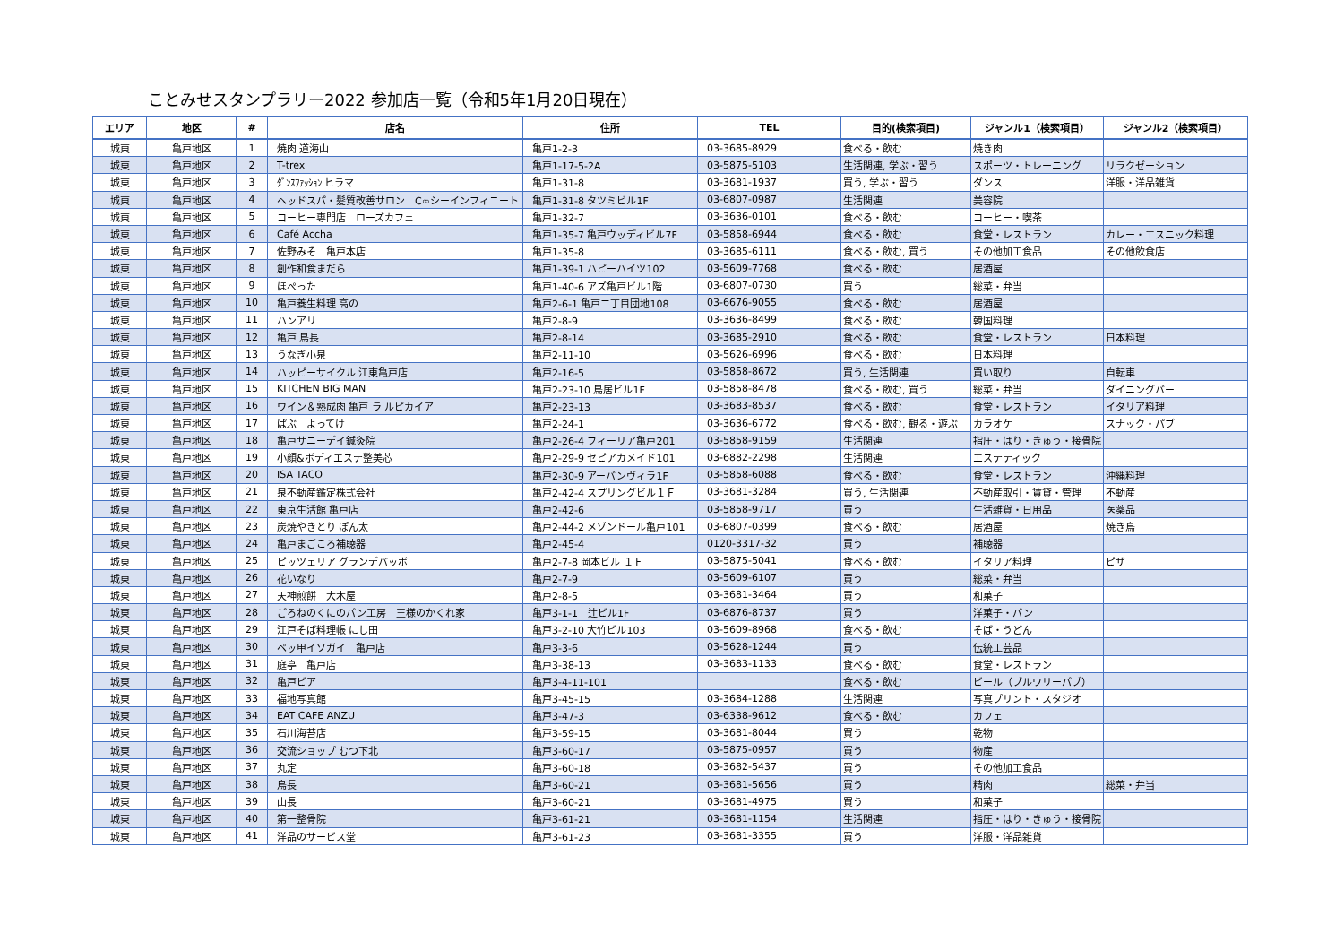ことみせスタンプラリー2022 参加店一覧（令和5年1月20日現在）
| エリア | 地区 | # | 店名 | 住所 | TEL | 目的(検索項目) | ジャンル1（検索項目） | ジャンル2（検索項目） |
| --- | --- | --- | --- | --- | --- | --- | --- | --- |
| 城東 | 亀戸地区 | 1 | 焼肉 道海山 | 亀戸1-2-3 | 03-3685-8929 | 食べる・飲む | 焼き肉 | |
| 城東 | 亀戸地区 | 2 | T-trex | 亀戸1-17-5-2A | 03-5875-5103 | 生活関連, 学ぶ・習う | スポーツ・トレーニング | リラクゼーション |
| 城東 | 亀戸地区 | 3 | ﾀﾞﾝｽﾌｧｯｼｮﾝ ヒラマ | 亀戸1-31-8 | 03-3681-1937 | 買う, 学ぶ・習う | ダンス | 洋服・洋品雑貨 |
| 城東 | 亀戸地区 | 4 | ヘッドスパ・髪質改善サロン C∞シーインフィニート | 亀戸1-31-8 タツミビル1F | 03-6807-0987 | 生活関連 | 美容院 | |
| 城東 | 亀戸地区 | 5 | コーヒー専門店 ローズカフェ | 亀戸1-32-7 | 03-3636-0101 | 食べる・飲む | コーヒー・喫茶 | |
| 城東 | 亀戸地区 | 6 | Café Accha | 亀戸1-35-7 亀戸ウッディビル7F | 03-5858-6944 | 食べる・飲む | 食堂・レストラン | カレー・エスニック料理 |
| 城東 | 亀戸地区 | 7 | 佐野みそ 亀戸本店 | 亀戸1-35-8 | 03-3685-6111 | 食べる・飲む, 買う | その他加工食品 | その他飲食店 |
| 城東 | 亀戸地区 | 8 | 創作和食まだら | 亀戸1-39-1 ハピーハイツ102 | 03-5609-7768 | 食べる・飲む | 居酒屋 | |
| 城東 | 亀戸地区 | 9 | ほぺった | 亀戸1-40-6 アズ亀戸ビル1階 | 03-6807-0730 | 買う | 総菜・弁当 | |
| 城東 | 亀戸地区 | 10 | 亀戸養生料理 高の | 亀戸2-6-1 亀戸二丁目団地108 | 03-6676-9055 | 食べる・飲む | 居酒屋 | |
| 城東 | 亀戸地区 | 11 | ハンアリ | 亀戸2-8-9 | 03-3636-8499 | 食べる・飲む | 韓国料理 | |
| 城東 | 亀戸地区 | 12 | 亀戸 鳥長 | 亀戸2-8-14 | 03-3685-2910 | 食べる・飲む | 食堂・レストラン | 日本料理 |
| 城東 | 亀戸地区 | 13 | うなぎ小泉 | 亀戸2-11-10 | 03-5626-6996 | 食べる・飲む | 日本料理 | |
| 城東 | 亀戸地区 | 14 | ハッピーサイクル 江東亀戸店 | 亀戸2-16-5 | 03-5858-8672 | 買う, 生活関連 | 買い取り | 自転車 |
| 城東 | 亀戸地区 | 15 | KITCHEN BIG MAN | 亀戸2-23-10 鳥居ビル1F | 03-5858-8478 | 食べる・飲む, 買う | 総菜・弁当 | ダイニングバー |
| 城東 | 亀戸地区 | 16 | ワイン＆熟成肉 亀戸 ラ ルピカイア | 亀戸2-23-13 | 03-3683-8537 | 食べる・飲む | 食堂・レストラン | イタリア料理 |
| 城東 | 亀戸地区 | 17 | ぱぶ よってけ | 亀戸2-24-1 | 03-3636-6772 | 食べる・飲む, 観る・遊ぶ | カラオケ | スナック・パブ |
| 城東 | 亀戸地区 | 18 | 亀戸サニーデイ鍼灸院 | 亀戸2-26-4 フィーリア亀戸201 | 03-5858-9159 | 生活関連 | 指圧・はり・きゅう・接骨院 | |
| 城東 | 亀戸地区 | 19 | 小顔&ボディエステ整美芯 | 亀戸2-29-9 セピアカメイド101 | 03-6882-2298 | 生活関連 | エステティック | |
| 城東 | 亀戸地区 | 20 | ISA TACO | 亀戸2-30-9 アーバンヴィラ1F | 03-5858-6088 | 食べる・飲む | 食堂・レストラン | 沖縄料理 |
| 城東 | 亀戸地区 | 21 | 泉不動産鑑定株式会社 | 亀戸2-42-4 スプリングビル１Ｆ | 03-3681-3284 | 買う, 生活関連 | 不動産取引・賃貸・管理 | 不動産 |
| 城東 | 亀戸地区 | 22 | 東京生活館 亀戸店 | 亀戸2-42-6 | 03-5858-9717 | 買う | 生活雑貨・日用品 | 医薬品 |
| 城東 | 亀戸地区 | 23 | 炭焼やきとり ぽん太 | 亀戸2-44-2 メゾンドール亀戸101 | 03-6807-0399 | 食べる・飲む | 居酒屋 | 焼き鳥 |
| 城東 | 亀戸地区 | 24 | 亀戸まごころ補聴器 | 亀戸2-45-4 | 0120-3317-32 | 買う | 補聴器 | |
| 城東 | 亀戸地区 | 25 | ピッツェリア グランデバッボ | 亀戸2-7-8 岡本ビル １Ｆ | 03-5875-5041 | 食べる・飲む | イタリア料理 | ピザ |
| 城東 | 亀戸地区 | 26 | 花いなり | 亀戸2-7-9 | 03-5609-6107 | 買う | 総菜・弁当 | |
| 城東 | 亀戸地区 | 27 | 天神煎餅 大木屋 | 亀戸2-8-5 | 03-3681-3464 | 買う | 和菓子 | |
| 城東 | 亀戸地区 | 28 | ごろねのくにのパン工房 王様のかくれ家 | 亀戸3-1-1 辻ビル1F | 03-6876-8737 | 買う | 洋菓子・パン | |
| 城東 | 亀戸地区 | 29 | 江戸そば料理帳 にし田 | 亀戸3-2-10 大竹ビル103 | 03-5609-8968 | 食べる・飲む | そば・うどん | |
| 城東 | 亀戸地区 | 30 | ベッ甲イソガイ 亀戸店 | 亀戸3-3-6 | 03-5628-1244 | 買う | 伝統工芸品 | |
| 城東 | 亀戸地区 | 31 | 庭亭 亀戸店 | 亀戸3-38-13 | 03-3683-1133 | 食べる・飲む | 食堂・レストラン | |
| 城東 | 亀戸地区 | 32 | 亀戸ビア | 亀戸3-4-11-101 | | 食べる・飲む | ビール（ブルワリーパブ） | |
| 城東 | 亀戸地区 | 33 | 福地写真館 | 亀戸3-45-15 | 03-3684-1288 | 生活関連 | 写真プリント・スタジオ | |
| 城東 | 亀戸地区 | 34 | EAT CAFE ANZU | 亀戸3-47-3 | 03-6338-9612 | 食べる・飲む | カフェ | |
| 城東 | 亀戸地区 | 35 | 石川海苔店 | 亀戸3-59-15 | 03-3681-8044 | 買う | 乾物 | |
| 城東 | 亀戸地区 | 36 | 交流ショップ むつ下北 | 亀戸3-60-17 | 03-5875-0957 | 買う | 物産 | |
| 城東 | 亀戸地区 | 37 | 丸定 | 亀戸3-60-18 | 03-3682-5437 | 買う | その他加工食品 | |
| 城東 | 亀戸地区 | 38 | 鳥長 | 亀戸3-60-21 | 03-3681-5656 | 買う | 精肉 | 総菜・弁当 |
| 城東 | 亀戸地区 | 39 | 山長 | 亀戸3-60-21 | 03-3681-4975 | 買う | 和菓子 | |
| 城東 | 亀戸地区 | 40 | 第一整骨院 | 亀戸3-61-21 | 03-3681-1154 | 生活関連 | 指圧・はり・きゅう・接骨院 | |
| 城東 | 亀戸地区 | 41 | 洋品のサービス堂 | 亀戸3-61-23 | 03-3681-3355 | 買う | 洋服・洋品雑貨 | |